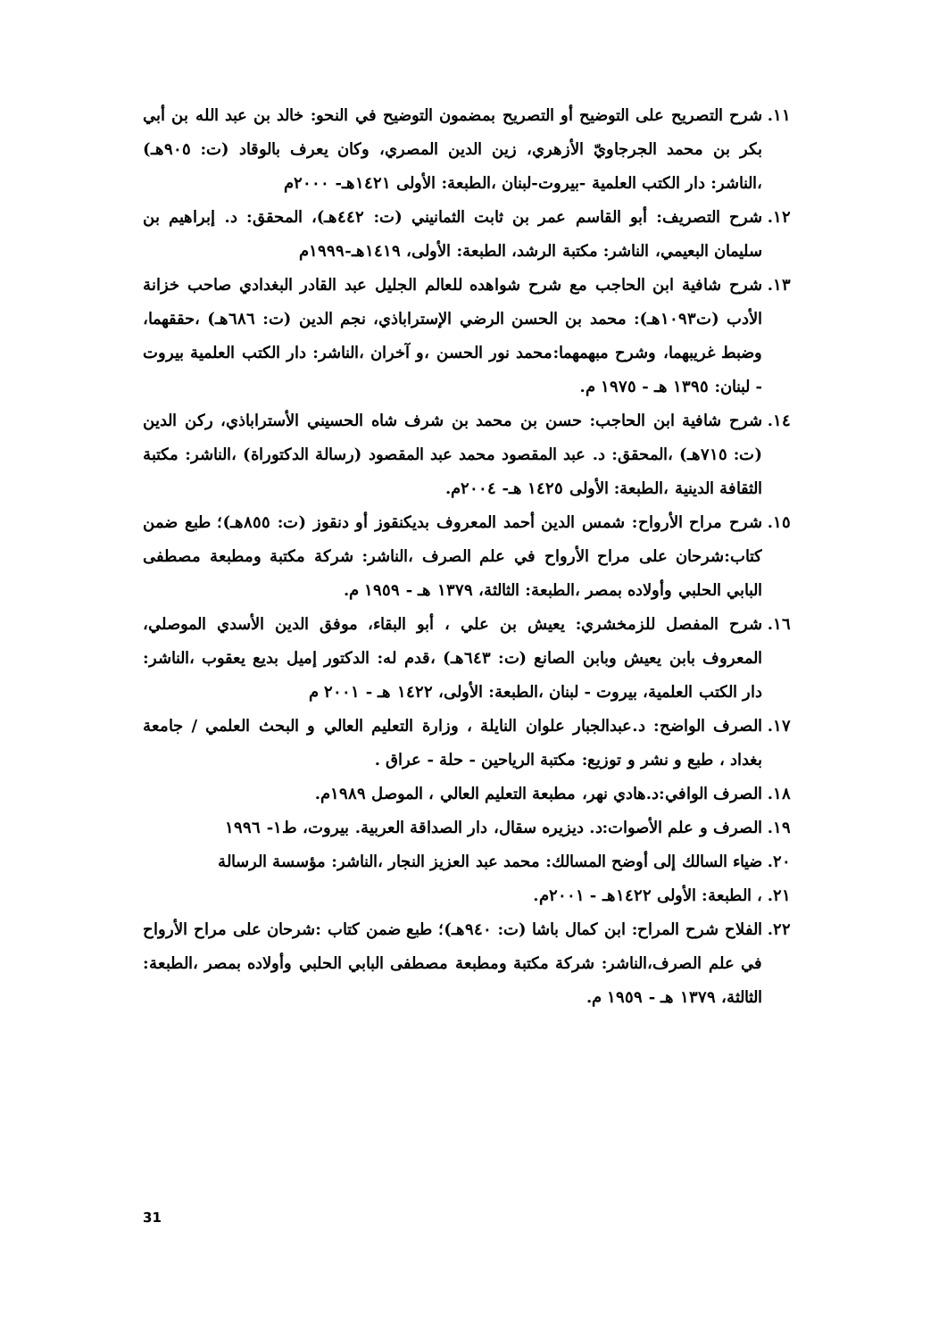١١. شرح التصريح على التوضيح أو التصريح بمضمون التوضيح في النحو: خالد بن عبد الله بن أبي بكر بن محمد الجرجاويّ الأزهري، زين الدين المصري، وكان يعرف بالوقاد (ت: ٩٠٥هـ) ،الناشر: دار الكتب العلمية -بيروت-لبنان ،الطبعة: الأولى ١٤٢١هـ- ٢٠٠٠م
١٢. شرح التصريف: أبو القاسم عمر بن ثابت الثمانيني (ت: ٤٤٢هـ)، المحقق: د. إبراهيم بن سليمان البعيمي، الناشر: مكتبة الرشد، الطبعة: الأولى، ١٤١٩هـ-١٩٩٩م
١٣. شرح شافية ابن الحاجب مع شرح شواهده للعالم الجليل عبد القادر البغدادي صاحب خزانة الأدب (ت١٠٩٣هـ): محمد بن الحسن الرضي الإستراباذي، نجم الدين (ت: ٦٨٦هـ) ،حققهما، وضبط غريبهما، وشرح مبهمهما:محمد نور الحسن ،و آخران ،الناشر: دار الكتب العلمية بيروت - لبنان: ١٣٩٥ هـ - ١٩٧٥ م.
١٤. شرح شافية ابن الحاجب: حسن بن محمد بن شرف شاه الحسيني الأستراباذي، ركن الدين (ت: ٧١٥هـ) ،المحقق: د. عبد المقصود محمد عبد المقصود (رسالة الدكتوراة) ،الناشر: مكتبة الثقافة الدينية ،الطبعة: الأولى ١٤٢٥ هـ- ٢٠٠٤م.
١٥. شرح مراح الأرواح: شمس الدين أحمد المعروف بديكنقوز أو دنقوز (ت: ٨٥٥هـ)؛ طبع ضمن كتاب:شرحان على مراح الأرواح في علم الصرف ،الناشر: شركة مكتبة ومطبعة مصطفى البابي الحلبي وأولاده بمصر ،الطبعة: الثالثة، ١٣٧٩ هـ - ١٩٥٩ م.
١٦. شرح المفصل للزمخشري: يعيش بن علي ، أبو البقاء، موفق الدين الأسدي الموصلي، المعروف بابن يعيش وبابن الصانع (ت: ٦٤٣هـ) ،قدم له: الدكتور إميل بديع يعقوب ،الناشر: دار الكتب العلمية، بيروت - لبنان ،الطبعة: الأولى، ١٤٢٢ هـ - ٢٠٠١ م
١٧. الصرف الواضح: د.عبدالجبار علوان النايلة ، وزارة التعليم العالي و البحث العلمي / جامعة بغداد ، طبع و نشر و توزيع: مكتبة الرياحين - حلة - عراق .
١٨. الصرف الوافي:د.هادي نهر، مطبعة التعليم العالي ، الموصل ١٩٨٩م.
١٩. الصرف و علم الأصوات:د. ديزيره سقال، دار الصداقة العربية. بيروت، ط١- ١٩٩٦
٢٠. ضياء السالك إلى أوضح المسالك: محمد عبد العزيز النجار ،الناشر: مؤسسة الرسالة
٢١. ، الطبعة: الأولى ١٤٢٢هـ - ٢٠٠١م.
٢٢. الفلاح شرح المراح: ابن كمال باشا (ت: ٩٤٠هـ)؛ طبع ضمن كتاب :شرحان على مراح الأرواح في علم الصرف،الناشر: شركة مكتبة ومطبعة مصطفى البابي الحلبي وأولاده بمصر ،الطبعة: الثالثة، ١٣٧٩ هـ - ١٩٥٩ م.
31